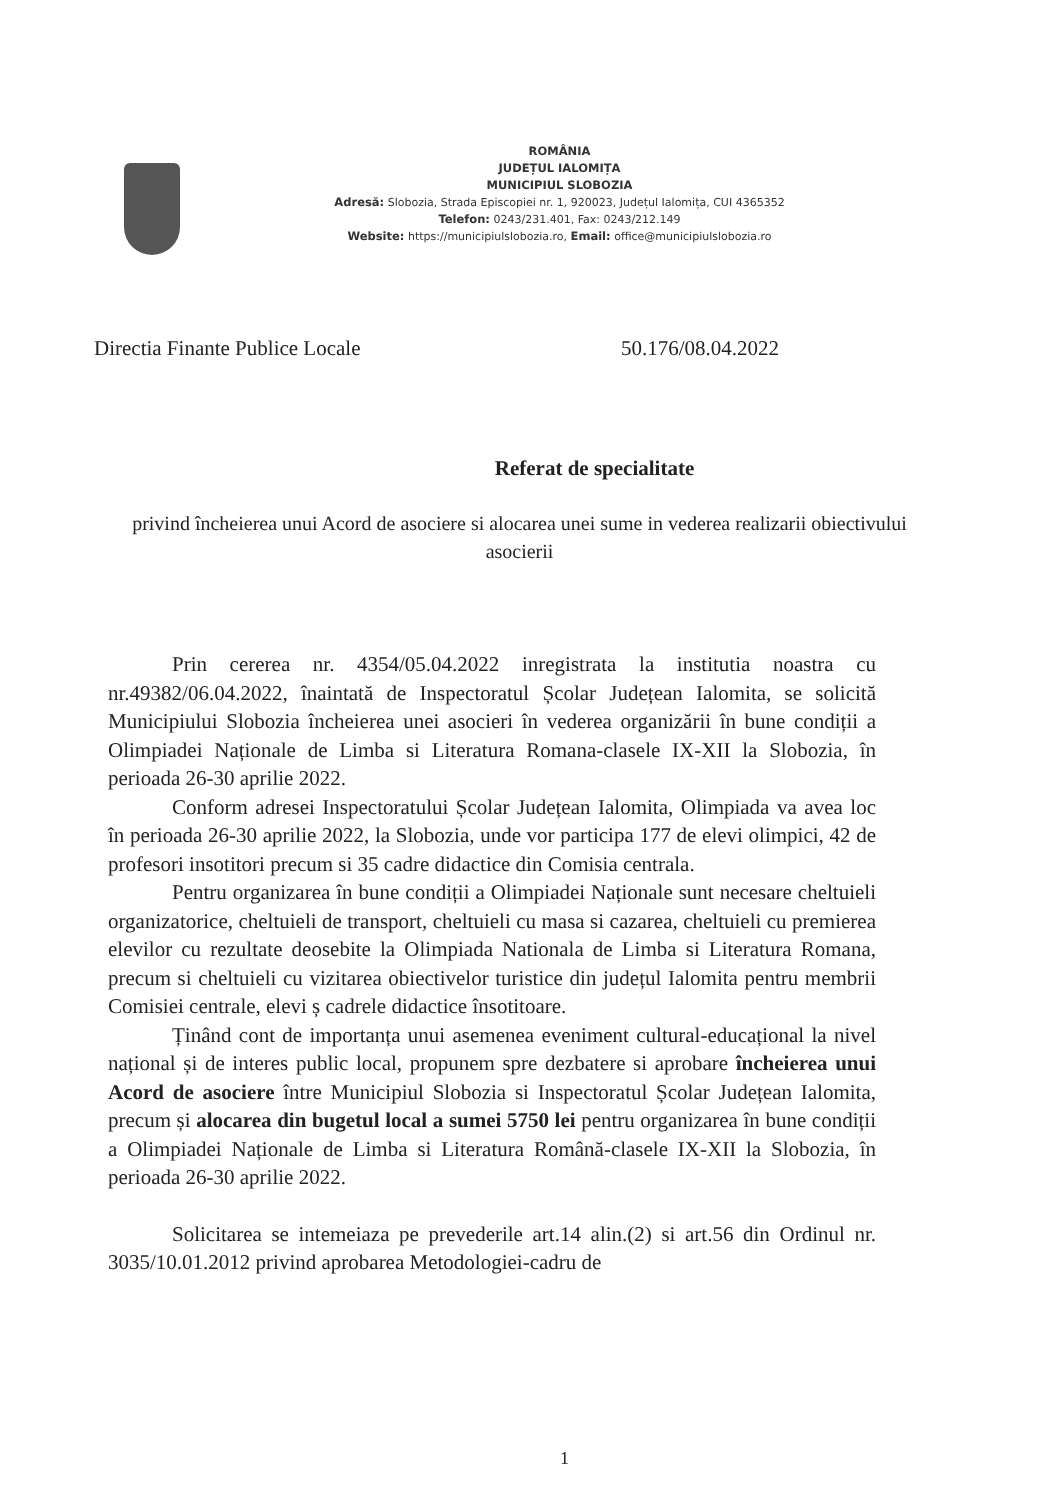ROMÂNIA
JUDEȚUL IALOMIȚA
MUNICIPIUL SLOBOZIA
Adresă: Slobozia, Strada Episcopiei nr. 1, 920023, Județul Ialomița, CUI 4365352
Telefon: 0243/231.401, Fax: 0243/212.149
Website: https://municipiulslobozia.ro, Email: office@municipiulslobozia.ro
Directia Finante Publice Locale 50.176/08.04.2022
Referat de specialitate
privind încheierea unui Acord de asociere si alocarea unei sume in vederea realizarii obiectivului asocierii
Prin cererea nr. 4354/05.04.2022 inregistrata la institutia noastra cu nr.49382/06.04.2022, înaintată de Inspectoratul Școlar Județean Ialomita, se solicită Municipiului Slobozia încheierea unei asocieri în vederea organizării în bune condiții a Olimpiadei Naționale de Limba si Literatura Romana-clasele IX-XII la Slobozia, în perioada 26-30 aprilie 2022.
Conform adresei Inspectoratului Școlar Județean Ialomita, Olimpiada va avea loc în perioada 26-30 aprilie 2022, la Slobozia, unde vor participa 177 de elevi olimpici, 42 de profesori insotitori precum si 35 cadre didactice din Comisia centrala.
Pentru organizarea în bune condiții a Olimpiadei Naționale sunt necesare cheltuieli organizatorice, cheltuieli de transport, cheltuieli cu masa si cazarea, cheltuieli cu premierea elevilor cu rezultate deosebite la Olimpiada Nationala de Limba si Literatura Romana, precum si cheltuieli cu vizitarea obiectivelor turistice din județul Ialomita pentru membrii Comisiei centrale, elevi ș cadrele didactice însotitoare.
Ținând cont de importanța unui asemenea eveniment cultural-educațional la nivel național și de interes public local, propunem spre dezbatere si aprobare încheierea unui Acord de asociere între Municipiul Slobozia si Inspectoratul Școlar Județean Ialomita, precum și alocarea din bugetul local a sumei 5750 lei pentru organizarea în bune condiții a Olimpiadei Naționale de Limba si Literatura Română-clasele IX-XII la Slobozia, în perioada 26-30 aprilie 2022.
Solicitarea se intemeiaza pe prevederile art.14 alin.(2) si art.56 din Ordinul nr. 3035/10.01.2012 privind aprobarea Metodologiei-cadru de
1